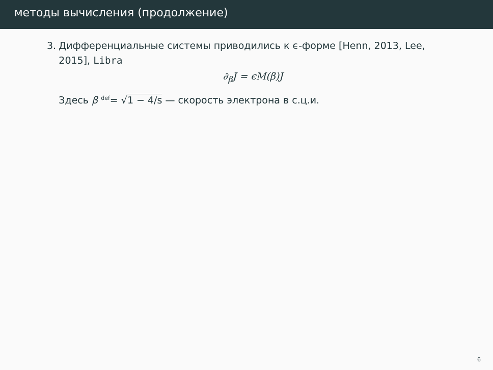методы вычисления (продолжение)
3. Дифференциальные системы приводились к ϵ-форме [Henn, 2013, Lee, 2015], Libra
∂<sub>β</sub>J = ϵM(β)J
Здесь β <sup>def</sup>= √1 − 4/s — скорость электрона в с.ц.и.
6